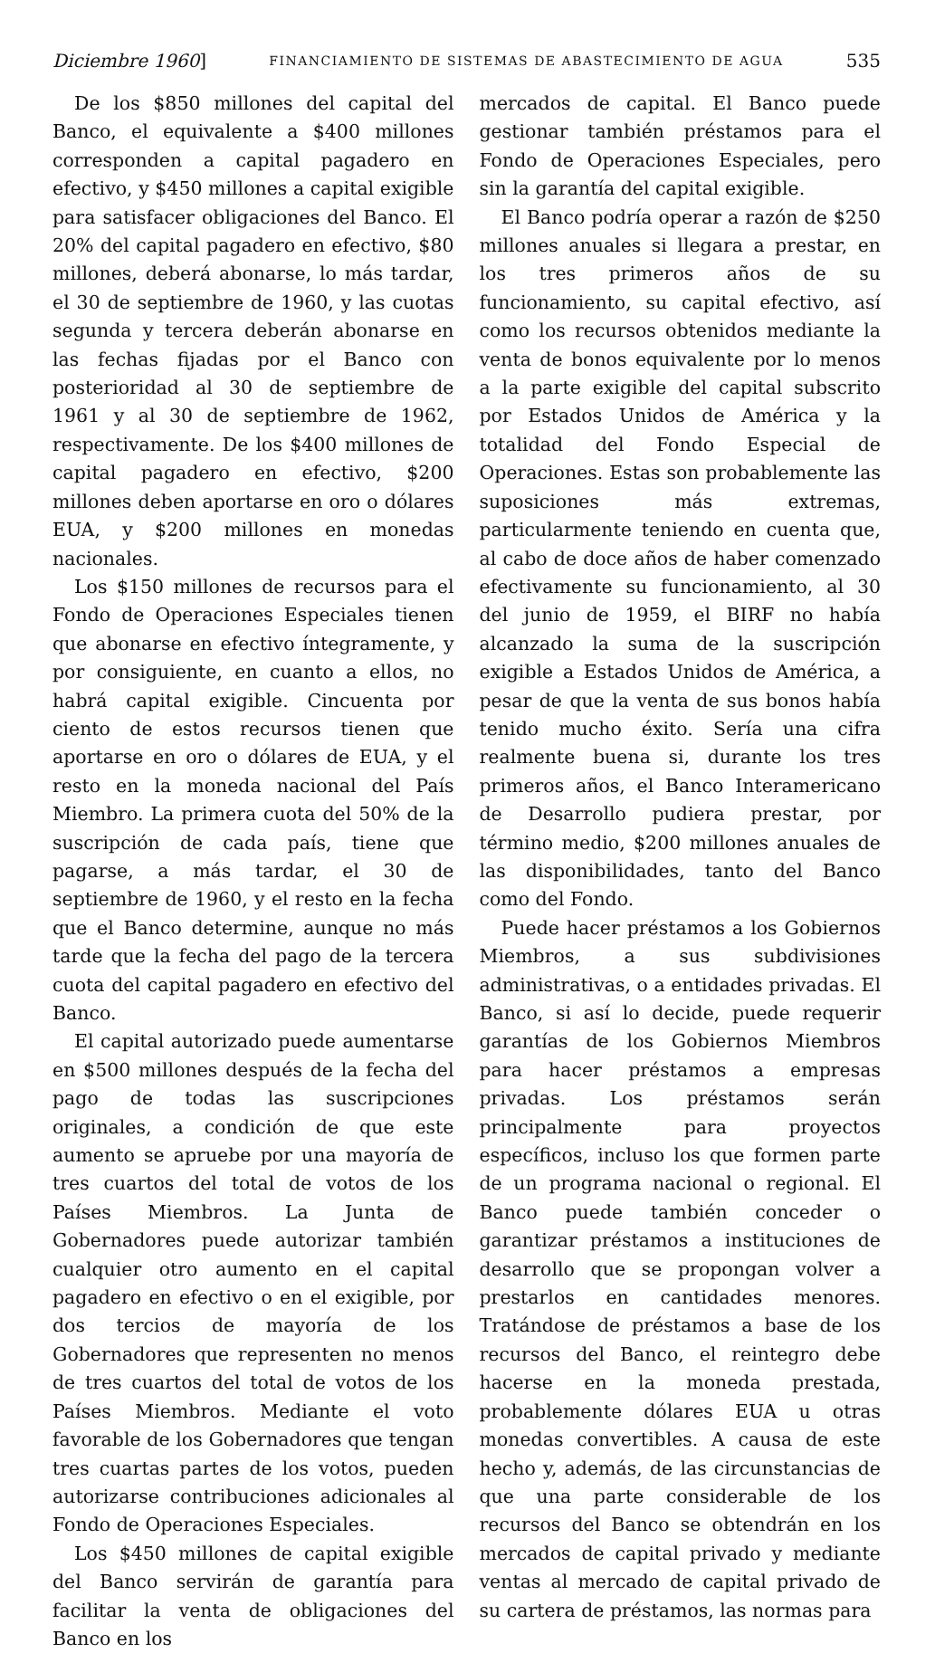Diciembre 1960] FINANCIAMIENTO DE SISTEMAS DE ABASTECIMIENTO DE AGUA 535
De los $850 millones del capital del Banco, el equivalente a $400 millones corresponden a capital pagadero en efectivo, y $450 millones a capital exigible para satisfacer obligaciones del Banco. El 20% del capital pagadero en efectivo, $80 millones, deberá abonarse, lo más tardar, el 30 de septiembre de 1960, y las cuotas segunda y tercera deberán abonarse en las fechas fijadas por el Banco con posterioridad al 30 de septiembre de 1961 y al 30 de septiembre de 1962, respectivamente. De los $400 millones de capital pagadero en efectivo, $200 millones deben aportarse en oro o dólares EUA, y $200 millones en monedas nacionales.
Los $150 millones de recursos para el Fondo de Operaciones Especiales tienen que abonarse en efectivo íntegramente, y por consiguiente, en cuanto a ellos, no habrá capital exigible. Cincuenta por ciento de estos recursos tienen que aportarse en oro o dólares de EUA, y el resto en la moneda nacional del País Miembro. La primera cuota del 50% de la suscripción de cada país, tiene que pagarse, a más tardar, el 30 de septiembre de 1960, y el resto en la fecha que el Banco determine, aunque no más tarde que la fecha del pago de la tercera cuota del capital pagadero en efectivo del Banco.
El capital autorizado puede aumentarse en $500 millones después de la fecha del pago de todas las suscripciones originales, a condición de que este aumento se apruebe por una mayoría de tres cuartos del total de votos de los Países Miembros. La Junta de Gobernadores puede autorizar también cualquier otro aumento en el capital pagadero en efectivo o en el exigible, por dos tercios de mayoría de los Gobernadores que representen no menos de tres cuartos del total de votos de los Países Miembros. Mediante el voto favorable de los Gobernadores que tengan tres cuartas partes de los votos, pueden autorizarse contribuciones adicionales al Fondo de Operaciones Especiales.
Los $450 millones de capital exigible del Banco servirán de garantía para facilitar la venta de obligaciones del Banco en los
mercados de capital. El Banco puede gestionar también préstamos para el Fondo de Operaciones Especiales, pero sin la garantía del capital exigible.
El Banco podría operar a razón de $250 millones anuales si llegara a prestar, en los tres primeros años de su funcionamiento, su capital efectivo, así como los recursos obtenidos mediante la venta de bonos equivalente por lo menos a la parte exigible del capital subscrito por Estados Unidos de América y la totalidad del Fondo Especial de Operaciones. Estas son probablemente las suposiciones más extremas, particularmente teniendo en cuenta que, al cabo de doce años de haber comenzado efectivamente su funcionamiento, al 30 del junio de 1959, el BIRF no había alcanzado la suma de la suscripción exigible a Estados Unidos de América, a pesar de que la venta de sus bonos había tenido mucho éxito. Sería una cifra realmente buena si, durante los tres primeros años, el Banco Interamericano de Desarrollo pudiera prestar, por término medio, $200 millones anuales de las disponibilidades, tanto del Banco como del Fondo.
Puede hacer préstamos a los Gobiernos Miembros, a sus subdivisiones administrativas, o a entidades privadas. El Banco, si así lo decide, puede requerir garantías de los Gobiernos Miembros para hacer préstamos a empresas privadas. Los préstamos serán principalmente para proyectos específicos, incluso los que formen parte de un programa nacional o regional. El Banco puede también conceder o garantizar préstamos a instituciones de desarrollo que se propongan volver a prestarlos en cantidades menores. Tratándose de préstamos a base de los recursos del Banco, el reintegro debe hacerse en la moneda prestada, probablemente dólares EUA u otras monedas convertibles. A causa de este hecho y, además, de las circunstancias de que una parte considerable de los recursos del Banco se obtendrán en los mercados de capital privado y mediante ventas al mercado de capital privado de su cartera de préstamos, las normas para